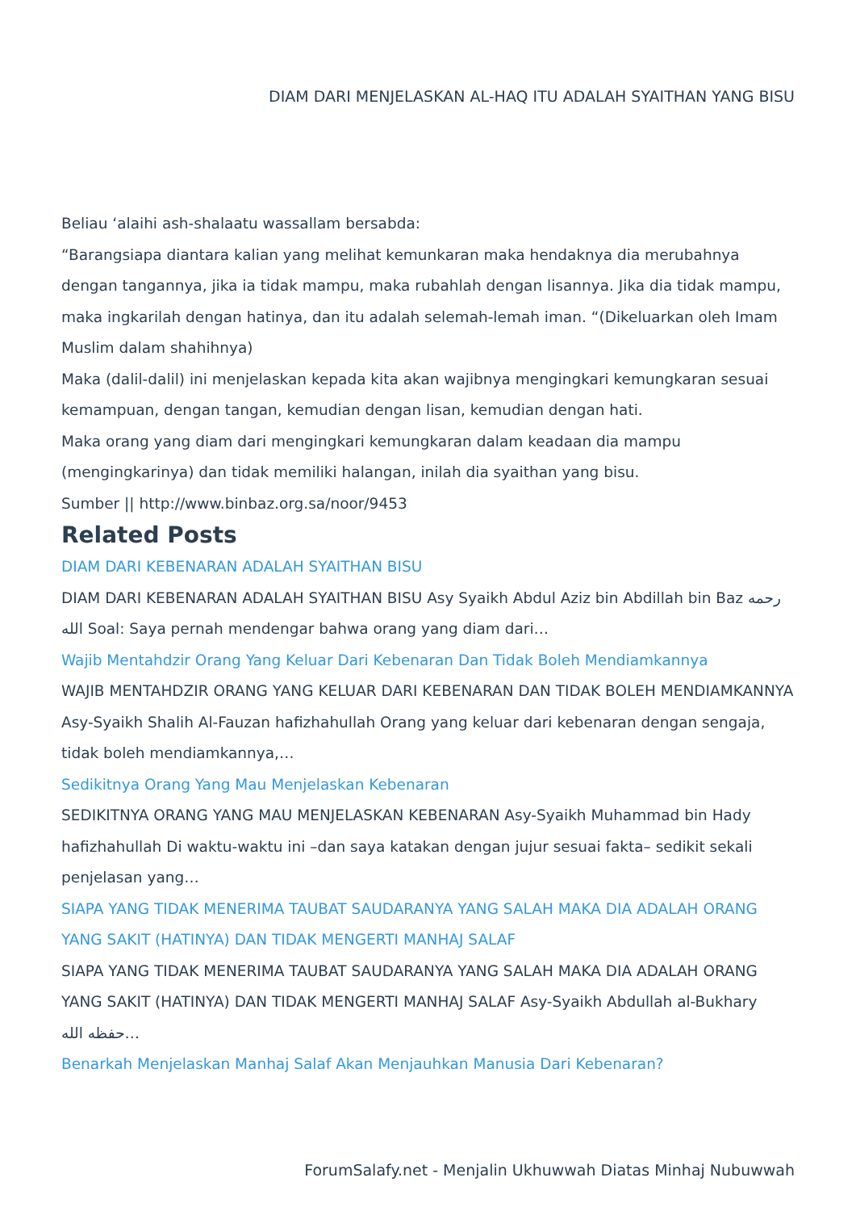DIAM DARI MENJELASKAN AL-HAQ ITU ADALAH SYAITHAN YANG BISU
Beliau ‘alaihi ash-shalaatu wassallam bersabda:
“Barangsiapa diantara kalian yang melihat kemunkaran maka hendaknya dia merubahnya dengan tangannya, jika ia tidak mampu, maka rubahlah dengan lisannya. Jika dia tidak mampu, maka ingkarilah dengan hatinya, dan itu adalah selemah-lemah iman. “(Dikeluarkan oleh Imam Muslim dalam shahihnya)
Maka (dalil-dalil) ini menjelaskan kepada kita akan wajibnya mengingkari kemungkaran sesuai kemampuan, dengan tangan, kemudian dengan lisan, kemudian dengan hati.
Maka orang yang diam dari mengingkari kemungkaran dalam keadaan dia mampu (mengingkarinya) dan tidak memiliki halangan, inilah dia syaithan yang bisu.
Sumber || http://www.binbaz.org.sa/noor/9453
Related Posts
DIAM DARI KEBENARAN ADALAH SYAITHAN BISU
DIAM DARI KEBENARAN ADALAH SYAITHAN BISU Asy Syaikh Abdul Aziz bin Abdillah bin Baz رحمه الله Soal: Saya pernah mendengar bahwa orang yang diam dari…
Wajib Mentahdzir Orang Yang Keluar Dari Kebenaran Dan Tidak Boleh Mendiamkannya
WAJIB MENTAHDZIR ORANG YANG KELUAR DARI KEBENARAN DAN TIDAK BOLEH MENDIAMKANNYA Asy-Syaikh Shalih Al-Fauzan hafizhahullah Orang yang keluar dari kebenaran dengan sengaja, tidak boleh mendiamkannya,…
Sedikitnya Orang Yang Mau Menjelaskan Kebenaran
SEDIKITNYA ORANG YANG MAU MENJELASKAN KEBENARAN Asy-Syaikh Muhammad bin Hady hafizhahullah Di waktu-waktu ini –dan saya katakan dengan jujur sesuai fakta– sedikit sekali penjelasan yang…
SIAPA YANG TIDAK MENERIMA TAUBAT SAUDARANYA YANG SALAH MAKA DIA ADALAH ORANG YANG SAKIT (HATINYA) DAN TIDAK MENGERTI MANHAJ SALAF
SIAPA YANG TIDAK MENERIMA TAUBAT SAUDARANYA YANG SALAH MAKA DIA ADALAH ORANG YANG SAKIT (HATINYA) DAN TIDAK MENGERTI MANHAJ SALAF Asy-Syaikh Abdullah al-Bukhary حفظه الله…
Benarkah Menjelaskan Manhaj Salaf Akan Menjauhkan Manusia Dari Kebenaran?
ForumSalafy.net - Menjalin Ukhuwwah Diatas Minhaj Nubuwwah